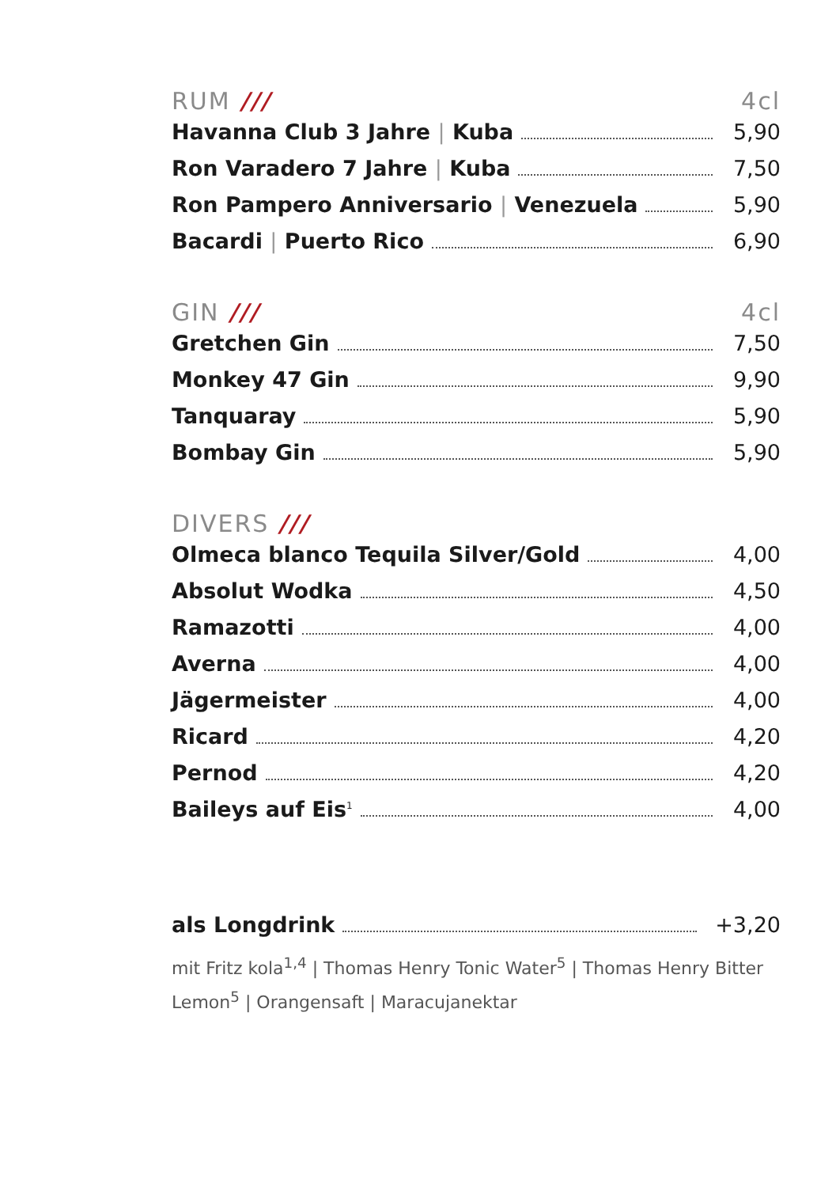RUM /// 4cl
Havanna Club 3 Jahre | Kuba 5,90
Ron Varadero 7 Jahre | Kuba 7,50
Ron Pampero Anniversario | Venezuela 5,90
Bacardi | Puerto Rico 6,90
GIN /// 4cl
Gretchen Gin 7,50
Monkey 47 Gin 9,90
Tanquaray 5,90
Bombay Gin 5,90
DIVERS ///
Olmeca blanco Tequila Silver/Gold 4,00
Absolut Wodka 4,50
Ramazotti 4,00
Averna 4,00
Jägermeister 4,00
Ricard 4,20
Pernod 4,20
Baileys auf Eis<sup>1</sup> 4,00
als Longdrink +3,20
mit Fritz kola<sup>1,4</sup> | Thomas Henry Tonic Water<sup>5</sup> | Thomas Henry Bitter Lemon<sup>5</sup> | Orangensaft | Maracujanektar